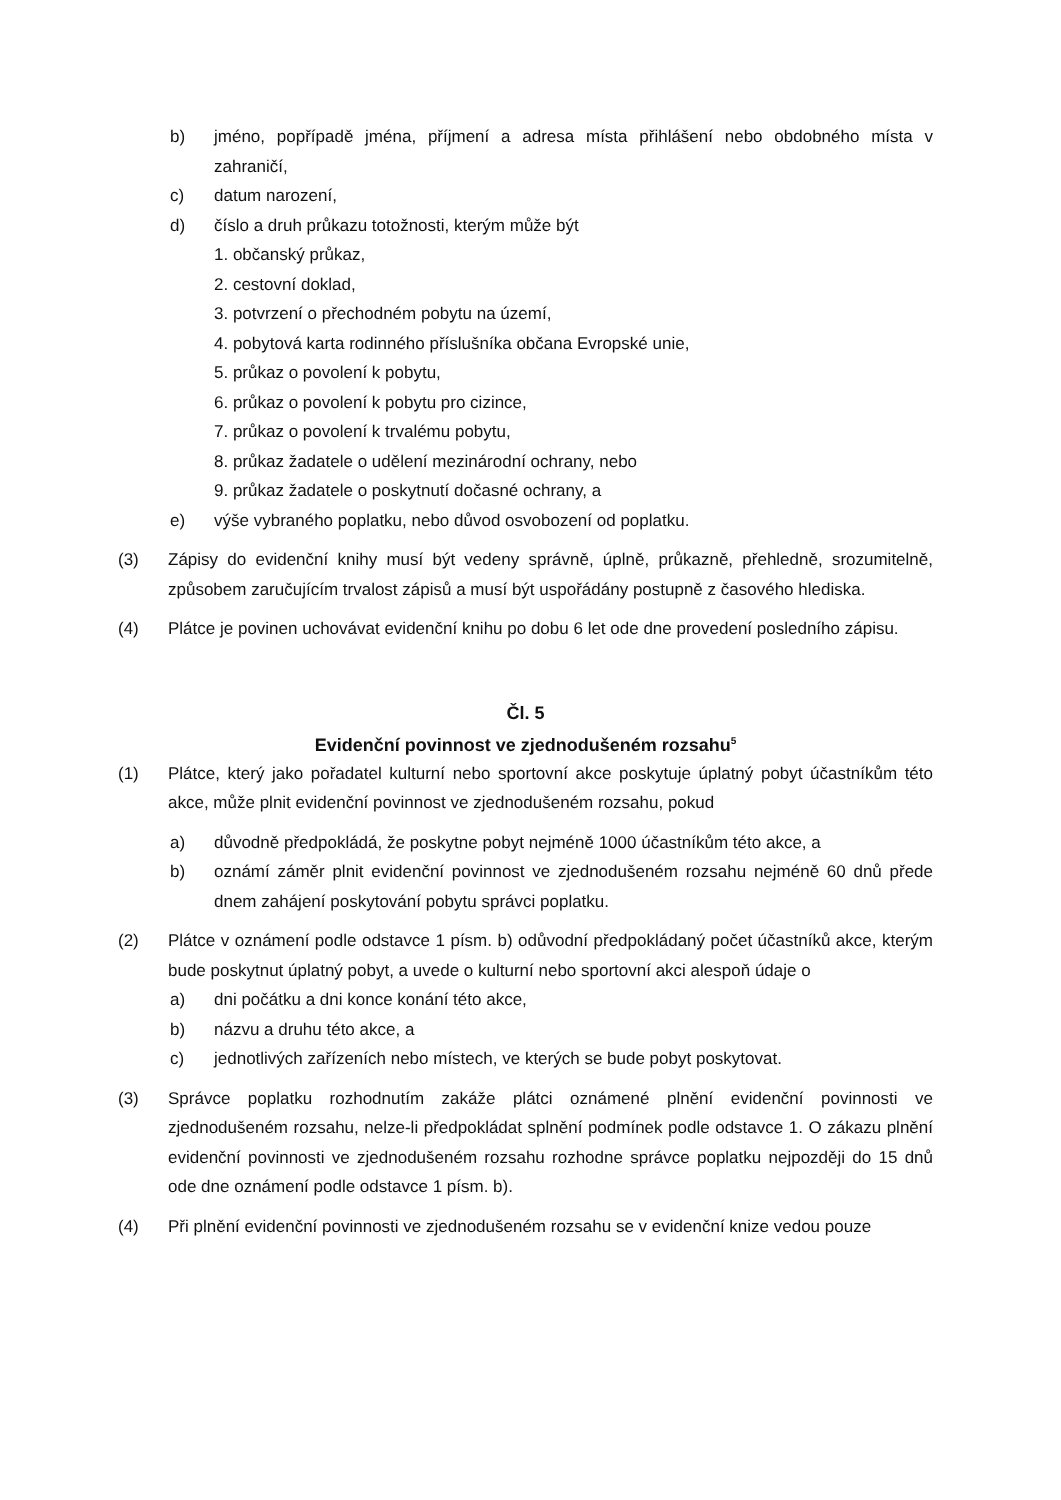b) jméno, popřípadě jména, příjmení a adresa místa přihlášení nebo obdobného místa v zahraničí,
c) datum narození,
d) číslo a druh průkazu totožnosti, kterým může být
1. občanský průkaz,
2. cestovní doklad,
3. potvrzení o přechodném pobytu na území,
4. pobytová karta rodinného příslušníka občana Evropské unie,
5. průkaz o povolení k pobytu,
6. průkaz o povolení k pobytu pro cizince,
7. průkaz o povolení k trvalému pobytu,
8. průkaz žadatele o udělení mezinárodní ochrany, nebo
9. průkaz žadatele o poskytnutí dočasné ochrany, a
e) výše vybraného poplatku, nebo důvod osvobození od poplatku.
(3) Zápisy do evidenční knihy musí být vedeny správně, úplně, průkazně, přehledně, srozumitelně, způsobem zaručujícím trvalost zápisů a musí být uspořádány postupně z časového hlediska.
(4) Plátce je povinen uchovávat evidenční knihu po dobu 6 let ode dne provedení posledního zápisu.
Čl. 5
Evidenční povinnost ve zjednodušeném rozsahu<sup>5</sup>
(1) Plátce, který jako pořadatel kulturní nebo sportovní akce poskytuje úplatný pobyt účastníkům této akce, může plnit evidenční povinnost ve zjednodušeném rozsahu, pokud
a) důvodně předpokládá, že poskytne pobyt nejméně 1000 účastníkům této akce, a
b) oznámí záměr plnit evidenční povinnost ve zjednodušeném rozsahu nejméně 60 dnů přede dnem zahájení poskytování pobytu správci poplatku.
(2) Plátce v oznámení podle odstavce 1 písm. b) odůvodní předpokládaný počet účastníků akce, kterým bude poskytnut úplatný pobyt, a uvede o kulturní nebo sportovní akci alespoň údaje o
a) dni počátku a dni konce konání této akce,
b) názvu a druhu této akce, a
c) jednotlivých zařízeních nebo místech, ve kterých se bude pobyt poskytovat.
(3) Správce poplatku rozhodnutím zakáže plátci oznámené plnění evidenční povinnosti ve zjednodušeném rozsahu, nelze-li předpokládat splnění podmínek podle odstavce 1. O zákazu plnění evidenční povinnosti ve zjednodušeném rozsahu rozhodne správce poplatku nejpozději do 15 dnů ode dne oznámení podle odstavce 1 písm. b).
(4) Při plnění evidenční povinnosti ve zjednodušeném rozsahu se v evidenční knize vedou pouze